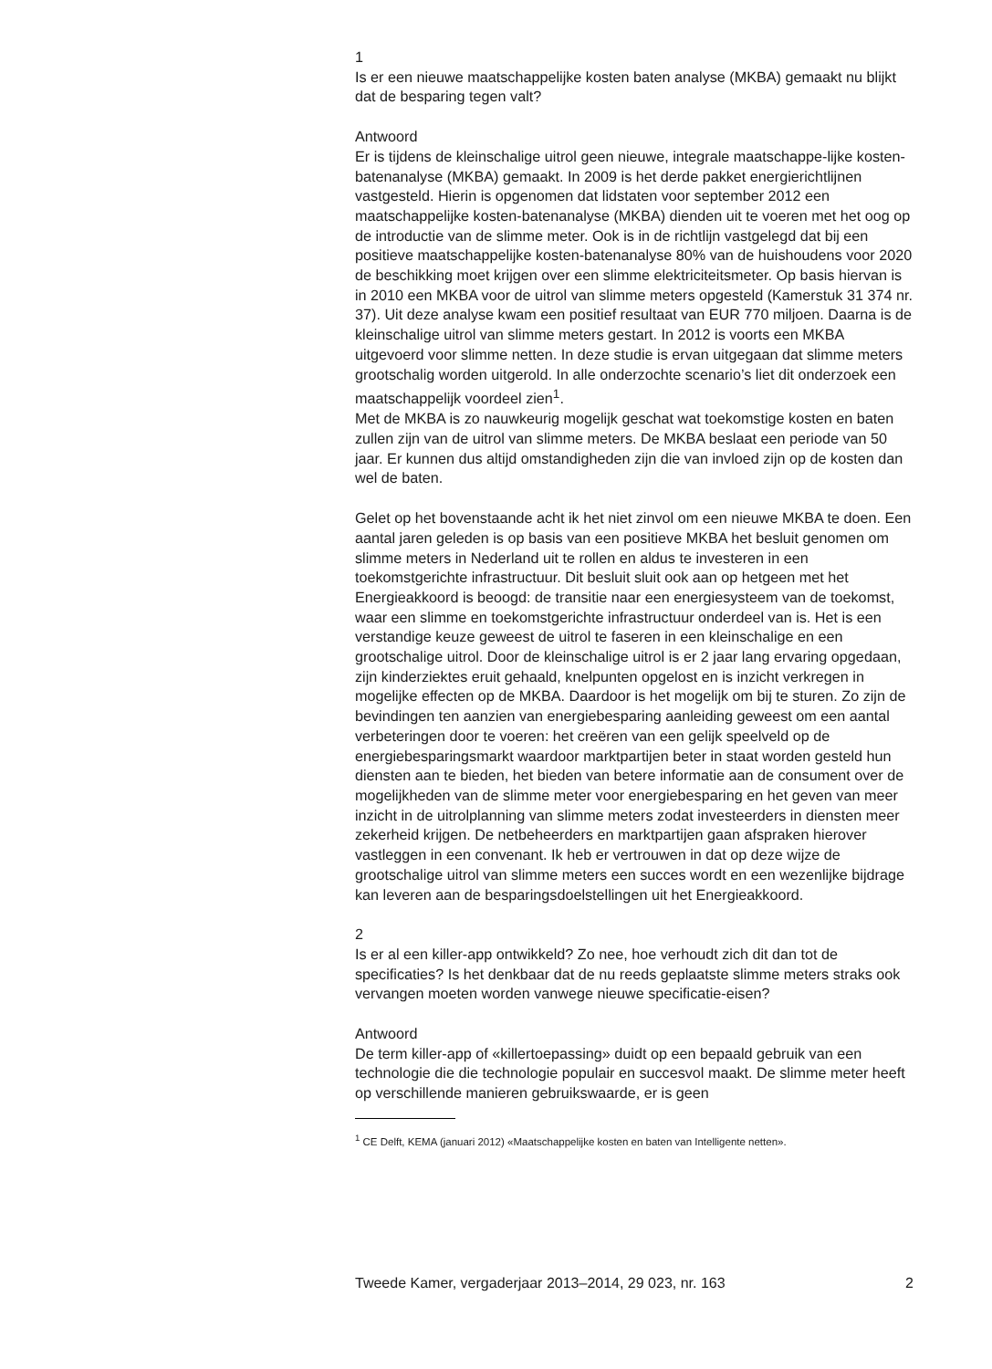1
Is er een nieuwe maatschappelijke kosten baten analyse (MKBA) gemaakt nu blijkt dat de besparing tegen valt?
Antwoord
Er is tijdens de kleinschalige uitrol geen nieuwe, integrale maatschappe-lijke kosten-batenanalyse (MKBA) gemaakt. In 2009 is het derde pakket energierichtlijnen vastgesteld. Hierin is opgenomen dat lidstaten voor september 2012 een maatschappelijke kosten-batenanalyse (MKBA) dienden uit te voeren met het oog op de introductie van de slimme meter. Ook is in de richtlijn vastgelegd dat bij een positieve maatschappelijke kosten-batenanalyse 80% van de huishoudens voor 2020 de beschikking moet krijgen over een slimme elektriciteitsmeter. Op basis hiervan is in 2010 een MKBA voor de uitrol van slimme meters opgesteld (Kamerstuk 31 374 nr. 37). Uit deze analyse kwam een positief resultaat van EUR 770 miljoen. Daarna is de kleinschalige uitrol van slimme meters gestart. In 2012 is voorts een MKBA uitgevoerd voor slimme netten. In deze studie is ervan uitgegaan dat slimme meters grootschalig worden uitgerold. In alle onderzochte scenario’s liet dit onderzoek een maatschappelijk voordeel zien<sup>1</sup>.
Met de MKBA is zo nauwkeurig mogelijk geschat wat toekomstige kosten en baten zullen zijn van de uitrol van slimme meters. De MKBA beslaat een periode van 50 jaar. Er kunnen dus altijd omstandigheden zijn die van invloed zijn op de kosten dan wel de baten.
Gelet op het bovenstaande acht ik het niet zinvol om een nieuwe MKBA te doen. Een aantal jaren geleden is op basis van een positieve MKBA het besluit genomen om slimme meters in Nederland uit te rollen en aldus te investeren in een toekomstgerichte infrastructuur. Dit besluit sluit ook aan op hetgeen met het Energieakkoord is beoogd: de transitie naar een energiesysteem van de toekomst, waar een slimme en toekomstgerichte infrastructuur onderdeel van is. Het is een verstandige keuze geweest de uitrol te faseren in een kleinschalige en een grootschalige uitrol. Door de kleinschalige uitrol is er 2 jaar lang ervaring opgedaan, zijn kinderziektes eruit gehaald, knelpunten opgelost en is inzicht verkregen in mogelijke effecten op de MKBA. Daardoor is het mogelijk om bij te sturen. Zo zijn de bevindingen ten aanzien van energiebesparing aanleiding geweest om een aantal verbeteringen door te voeren: het creëren van een gelijk speelveld op de energiebesparingsmarkt waardoor marktpartijen beter in staat worden gesteld hun diensten aan te bieden, het bieden van betere informatie aan de consument over de mogelijkheden van de slimme meter voor energiebesparing en het geven van meer inzicht in de uitrolplanning van slimme meters zodat investeerders in diensten meer zekerheid krijgen. De netbeheerders en marktpartijen gaan afspraken hierover vastleggen in een convenant. Ik heb er vertrouwen in dat op deze wijze de grootschalige uitrol van slimme meters een succes wordt en een wezenlijke bijdrage kan leveren aan de besparingsdoelstellingen uit het Energieakkoord.
2
Is er al een killer-app ontwikkeld? Zo nee, hoe verhoudt zich dit dan tot de specificaties? Is het denkbaar dat de nu reeds geplaatste slimme meters straks ook vervangen moeten worden vanwege nieuwe specificatie-eisen?
Antwoord
De term killer-app of «killertoepassing» duidt op een bepaald gebruik van een technologie die die technologie populair en succesvol maakt. De slimme meter heeft op verschillende manieren gebruikswaarde, er is geen
<sup>1</sup> CE Delft, KEMA (januari 2012) «Maatschappelijke kosten en baten van Intelligente netten».
Tweede Kamer, vergaderjaar 2013–2014, 29 023, nr. 163 2